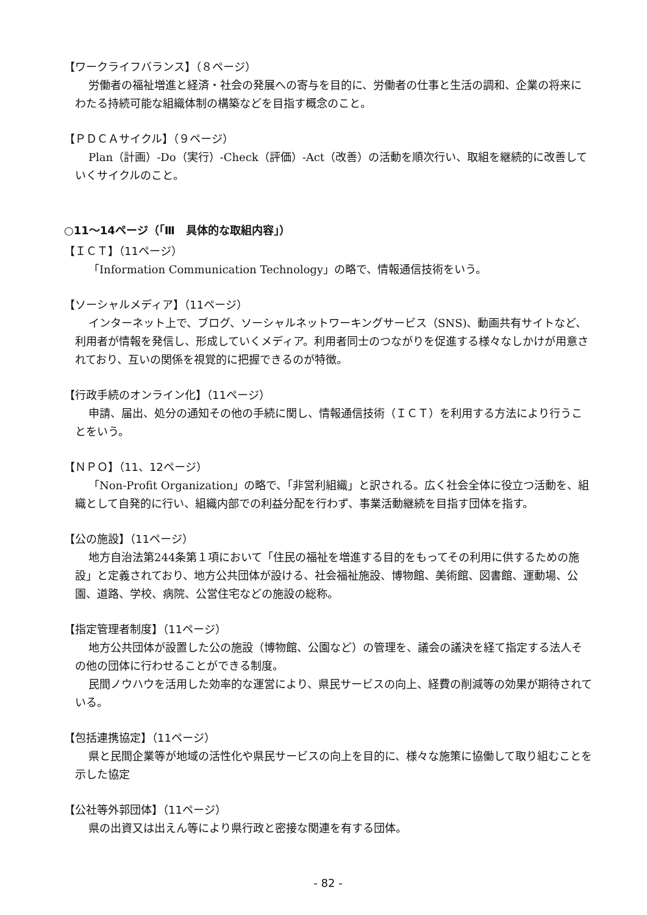【ワークライフバランス】（８ページ）
労働者の福祉増進と経済・社会の発展への寄与を目的に、労働者の仕事と生活の調和、企業の将来にわたる持続可能な組織体制の構築などを目指す概念のこと。
【ＰＤＣＡサイクル】（９ページ）
Plan（計画）-Do（実行）-Check（評価）-Act（改善）の活動を順次行い、取組を継続的に改善していくサイクルのこと。
○11～14ページ（「Ⅲ　具体的な取組内容」）
【ＩＣＴ】（11ページ）
「Information Communication Technology」の略で、情報通信技術をいう。
【ソーシャルメディア】（11ページ）
インターネット上で、ブログ、ソーシャルネットワーキングサービス（SNS)、動画共有サイトなど、利用者が情報を発信し、形成していくメディア。利用者同士のつながりを促進する様々なしかけが用意されており、互いの関係を視覚的に把握できるのが特徴。
【行政手続のオンライン化】（11ページ）
申請、届出、処分の通知その他の手続に関し、情報通信技術（ＩＣＴ）を利用する方法により行うことをいう。
【ＮＰＯ】（11、12ページ）
「Non-Profit Organization」の略で、「非営利組織」と訳される。広く社会全体に役立つ活動を、組織として自発的に行い、組織内部での利益分配を行わず、事業活動継続を目指す団体を指す。
【公の施設】（11ページ）
地方自治法第244条第１項において「住民の福祉を増進する目的をもってその利用に供するための施設」と定義されており、地方公共団体が設ける、社会福祉施設、博物館、美術館、図書館、運動場、公園、道路、学校、病院、公営住宅などの施設の総称。
【指定管理者制度】（11ページ）
地方公共団体が設置した公の施設（博物館、公園など）の管理を、議会の議決を経て指定する法人その他の団体に行わせることができる制度。
民間ノウハウを活用した効率的な運営により、県民サービスの向上、経費の削減等の効果が期待されている。
【包括連携協定】（11ページ）
県と民間企業等が地域の活性化や県民サービスの向上を目的に、様々な施策に協働して取り組むことを示した協定
【公社等外郭団体】（11ページ）
県の出資又は出えん等により県行政と密接な関連を有する団体。
- 82 -